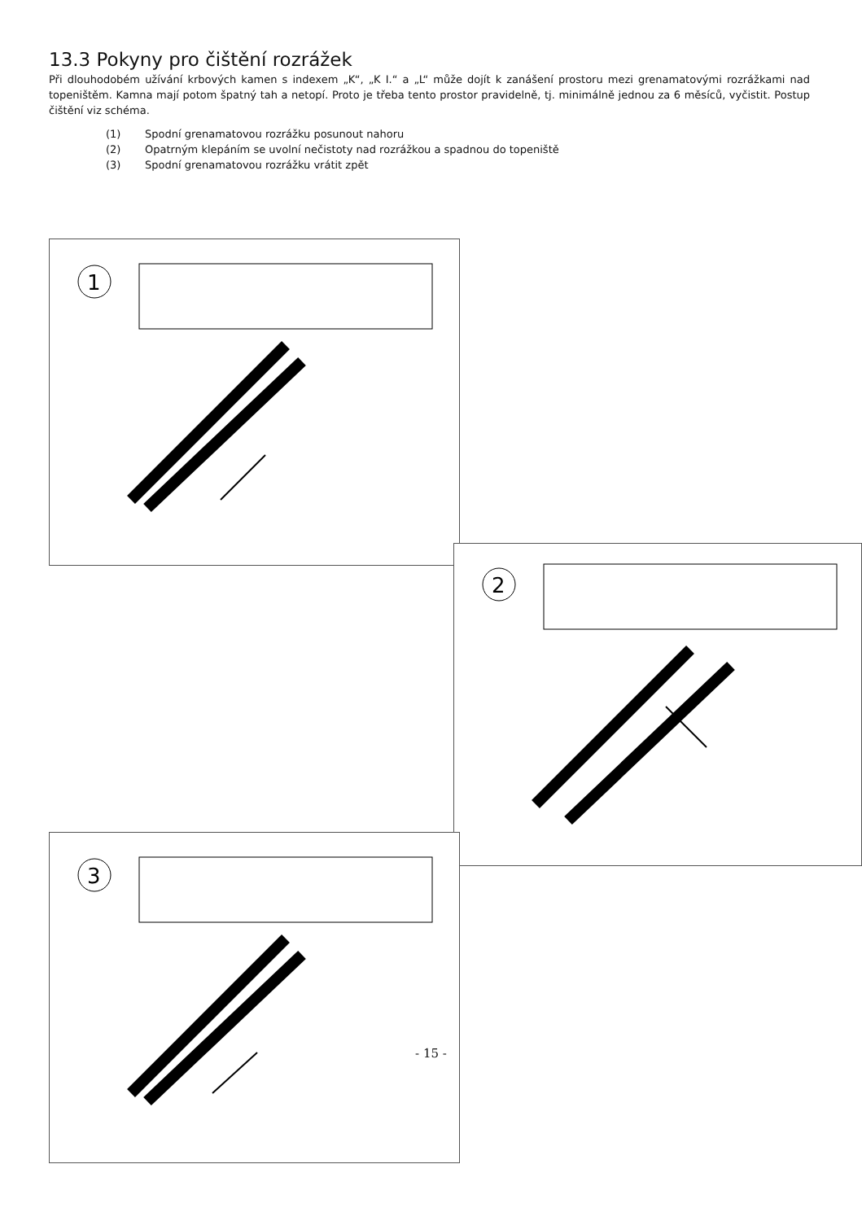13.3 Pokyny pro čištění rozrážek
Při dlouhodobém užívání krbových kamen s indexem „K“, „K I.“ a „L“ může dojít k zanášení prostoru mezi grenamatovými rozrážkami nad topeništěm. Kamna mají potom špatný tah a netopí. Proto je třeba tento prostor pravidelně, tj. minimálně jednou za 6 měsíců, vyčistit. Postup čištění viz schéma.
(1) Spodní grenamatovou rozrážku posunout nahoru
(2) Opatrným klepáním se uvolní nečistoty nad rozrážkou a spadnou do topeniště
(3) Spodní grenamatovou rozrážku vrátit zpět
1
2
3
- 15 -